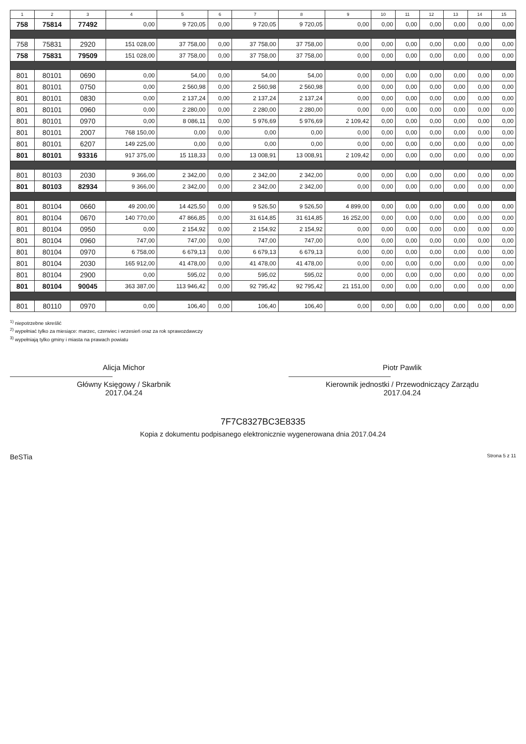| 1 | 2 | 3 | 4 | 5 | 6 | 7 | 8 | 9 | 10 | 11 | 12 | 13 | 14 | 15 |
| --- | --- | --- | --- | --- | --- | --- | --- | --- | --- | --- | --- | --- | --- | --- |
| 758 | 75814 | 77492 | 0,00 | 9 720,05 | 0,00 | 9 720,05 | 9 720,05 | 0,00 | 0,00 | 0,00 | 0,00 | 0,00 | 0,00 | 0,00 |
| 758 | 75831 | 2920 | 151 028,00 | 37 758,00 | 0,00 | 37 758,00 | 37 758,00 | 0,00 | 0,00 | 0,00 | 0,00 | 0,00 | 0,00 | 0,00 |
| 758 | 75831 | 79509 | 151 028,00 | 37 758,00 | 0,00 | 37 758,00 | 37 758,00 | 0,00 | 0,00 | 0,00 | 0,00 | 0,00 | 0,00 | 0,00 |
| 801 | 80101 | 0690 | 0,00 | 54,00 | 0,00 | 54,00 | 54,00 | 0,00 | 0,00 | 0,00 | 0,00 | 0,00 | 0,00 | 0,00 |
| 801 | 80101 | 0750 | 0,00 | 2 560,98 | 0,00 | 2 560,98 | 2 560,98 | 0,00 | 0,00 | 0,00 | 0,00 | 0,00 | 0,00 | 0,00 |
| 801 | 80101 | 0830 | 0,00 | 2 137,24 | 0,00 | 2 137,24 | 2 137,24 | 0,00 | 0,00 | 0,00 | 0,00 | 0,00 | 0,00 | 0,00 |
| 801 | 80101 | 0960 | 0,00 | 2 280,00 | 0,00 | 2 280,00 | 2 280,00 | 0,00 | 0,00 | 0,00 | 0,00 | 0,00 | 0,00 | 0,00 |
| 801 | 80101 | 0970 | 0,00 | 8 086,11 | 0,00 | 5 976,69 | 5 976,69 | 2 109,42 | 0,00 | 0,00 | 0,00 | 0,00 | 0,00 | 0,00 |
| 801 | 80101 | 2007 | 768 150,00 | 0,00 | 0,00 | 0,00 | 0,00 | 0,00 | 0,00 | 0,00 | 0,00 | 0,00 | 0,00 | 0,00 |
| 801 | 80101 | 6207 | 149 225,00 | 0,00 | 0,00 | 0,00 | 0,00 | 0,00 | 0,00 | 0,00 | 0,00 | 0,00 | 0,00 | 0,00 |
| 801 | 80101 | 93316 | 917 375,00 | 15 118,33 | 0,00 | 13 008,91 | 13 008,91 | 2 109,42 | 0,00 | 0,00 | 0,00 | 0,00 | 0,00 | 0,00 |
| 801 | 80103 | 2030 | 9 366,00 | 2 342,00 | 0,00 | 2 342,00 | 2 342,00 | 0,00 | 0,00 | 0,00 | 0,00 | 0,00 | 0,00 | 0,00 |
| 801 | 80103 | 82934 | 9 366,00 | 2 342,00 | 0,00 | 2 342,00 | 2 342,00 | 0,00 | 0,00 | 0,00 | 0,00 | 0,00 | 0,00 | 0,00 |
| 801 | 80104 | 0660 | 49 200,00 | 14 425,50 | 0,00 | 9 526,50 | 9 526,50 | 4 899,00 | 0,00 | 0,00 | 0,00 | 0,00 | 0,00 | 0,00 |
| 801 | 80104 | 0670 | 140 770,00 | 47 866,85 | 0,00 | 31 614,85 | 31 614,85 | 16 252,00 | 0,00 | 0,00 | 0,00 | 0,00 | 0,00 | 0,00 |
| 801 | 80104 | 0950 | 0,00 | 2 154,92 | 0,00 | 2 154,92 | 2 154,92 | 0,00 | 0,00 | 0,00 | 0,00 | 0,00 | 0,00 | 0,00 |
| 801 | 80104 | 0960 | 747,00 | 747,00 | 0,00 | 747,00 | 747,00 | 0,00 | 0,00 | 0,00 | 0,00 | 0,00 | 0,00 | 0,00 |
| 801 | 80104 | 0970 | 6 758,00 | 6 679,13 | 0,00 | 6 679,13 | 6 679,13 | 0,00 | 0,00 | 0,00 | 0,00 | 0,00 | 0,00 | 0,00 |
| 801 | 80104 | 2030 | 165 912,00 | 41 478,00 | 0,00 | 41 478,00 | 41 478,00 | 0,00 | 0,00 | 0,00 | 0,00 | 0,00 | 0,00 | 0,00 |
| 801 | 80104 | 2900 | 0,00 | 595,02 | 0,00 | 595,02 | 595,02 | 0,00 | 0,00 | 0,00 | 0,00 | 0,00 | 0,00 | 0,00 |
| 801 | 80104 | 90045 | 363 387,00 | 113 946,42 | 0,00 | 92 795,42 | 92 795,42 | 21 151,00 | 0,00 | 0,00 | 0,00 | 0,00 | 0,00 | 0,00 |
| 801 | 80110 | 0970 | 0,00 | 106,40 | 0,00 | 106,40 | 106,40 | 0,00 | 0,00 | 0,00 | 0,00 | 0,00 | 0,00 | 0,00 |
<sup>1)</sup> niepotrzebne skreślić
<sup>2)</sup> wypełniać tylko za miesiące: marzec, czerwiec i wrzesień oraz za rok sprawozdawczy
<sup>3)</sup> wypełniają tylko gminy i miasta na prawach powiatu
Alicja Michor
Główny Księgowy / Skarbnik
2017.04.24
Piotr Pawlik
Kierownik jednostki / Przewodniczący Zarządu
2017.04.24
7F7C8327BC3E8335
Kopia z dokumentu podpisanego elektronicznie wygenerowana dnia 2017.04.24
BeSTia Strona 5 z 11